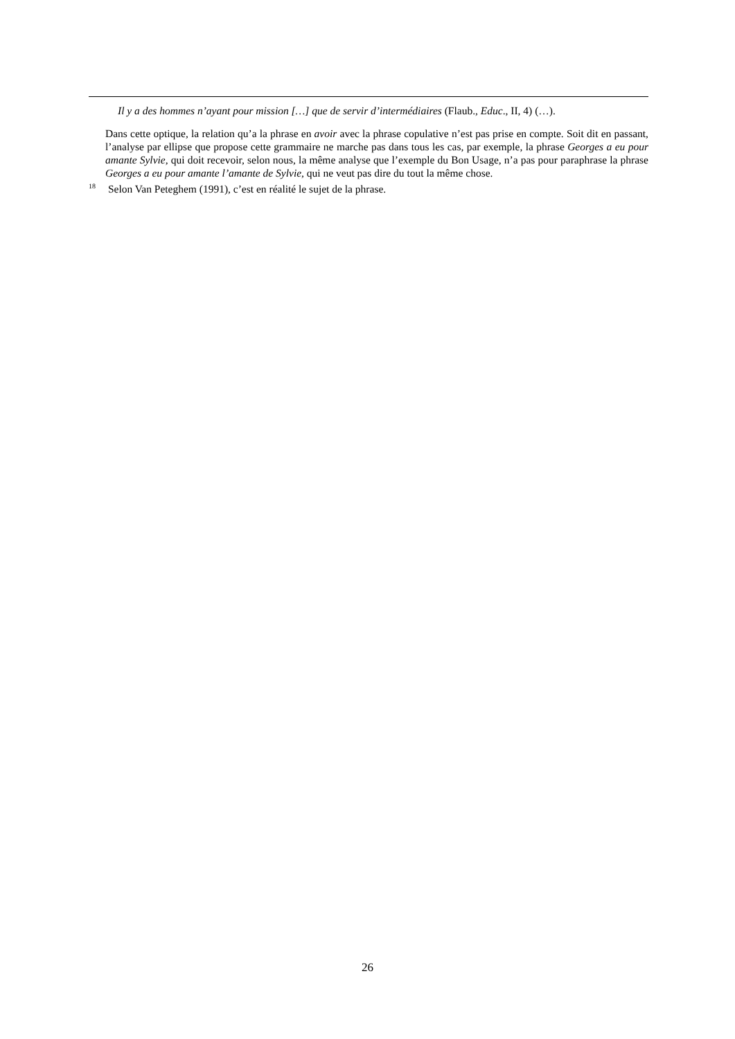Il y a des hommes n’ayant pour mission […] que de servir d’intermédiaires (Flaub., Educ., II, 4) (…).
Dans cette optique, la relation qu’a la phrase en avoir avec la phrase copulative n’est pas prise en compte. Soit dit en passant, l’analyse par ellipse que propose cette grammaire ne marche pas dans tous les cas, par exemple, la phrase Georges a eu pour amante Sylvie, qui doit recevoir, selon nous, la même analyse que l’exemple du Bon Usage, n’a pas pour paraphrase la phrase Georges a eu pour amante l’amante de Sylvie, qui ne veut pas dire du tout la même chose.
<sup>18</sup> Selon Van Peteghem (1991), c’est en réalité le sujet de la phrase.
26